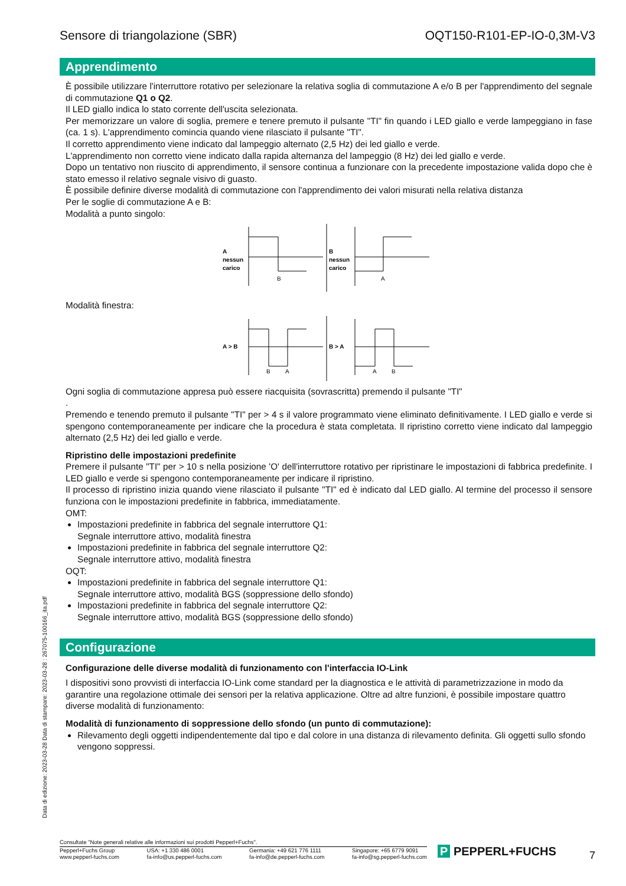Data di edizione: 2023-03-28 Data di stampare: 2023-03-28 : 267075-100166_ita.pdf
Sensore di triangolazione (SBR) OQT150-R101-EP-IO-0,3M-V3
Apprendimento
È possibile utilizzare l'interruttore rotativo per selezionare la relativa soglia di commutazione A e/o B per l'apprendimento del segnale di commutazione Q1 o Q2.
Il LED giallo indica lo stato corrente dell'uscita selezionata.
Per memorizzare un valore di soglia, premere e tenere premuto il pulsante "TI" fin quando i LED giallo e verde lampeggiano in fase (ca. 1 s). L'apprendimento comincia quando viene rilasciato il pulsante "TI".
Il corretto apprendimento viene indicato dal lampeggio alternato (2,5 Hz) dei led giallo e verde.
L'apprendimento non corretto viene indicato dalla rapida alternanza del lampeggio (8 Hz) dei led giallo e verde.
Dopo un tentativo non riuscito di apprendimento, il sensore continua a funzionare con la precedente impostazione valida dopo che è stato emesso il relativo segnale visivo di guasto.
È possibile definire diverse modalità di commutazione con l'apprendimento dei valori misurati nella relativa distanza
Per le soglie di commutazione A e B:
Modalità a punto singolo:
A
nessun
carico
B
B
nessun
carico
A
Modalità finestra:
A > B
B
A
B > A
A
B
Ogni soglia di commutazione appresa può essere riacquisita (sovrascritta) premendo il pulsante "TI"
.
Premendo e tenendo premuto il pulsante "TI" per > 4 s il valore programmato viene eliminato definitivamente. I LED giallo e verde si spengono contemporaneamente per indicare che la procedura è stata completata. Il ripristino corretto viene indicato dal lampeggio alternato (2,5 Hz) dei led giallo e verde.
Ripristino delle impostazioni predefinite
Premere il pulsante "TI" per > 10 s nella posizione 'O' dell'interruttore rotativo per ripristinare le impostazioni di fabbrica predefinite. I LED giallo e verde si spengono contemporaneamente per indicare il ripristino.
Il processo di ripristino inizia quando viene rilasciato il pulsante "TI" ed è indicato dal LED giallo. Al termine del processo il sensore funziona con le impostazioni predefinite in fabbrica, immediatamente.
OMT:
Impostazioni predefinite in fabbrica del segnale interruttore Q1:
Segnale interruttore attivo, modalità finestra
Impostazioni predefinite in fabbrica del segnale interruttore Q2:
Segnale interruttore attivo, modalità finestra
OQT:
Impostazioni predefinite in fabbrica del segnale interruttore Q1:
Segnale interruttore attivo, modalità BGS (soppressione dello sfondo)
Impostazioni predefinite in fabbrica del segnale interruttore Q2:
Segnale interruttore attivo, modalità BGS (soppressione dello sfondo)
Configurazione
Configurazione delle diverse modalità di funzionamento con l'interfaccia IO-Link
I dispositivi sono provvisti di interfaccia IO-Link come standard per la diagnostica e le attività di parametrizzazione in modo da garantire una regolazione ottimale dei sensori per la relativa applicazione. Oltre ad altre funzioni, è possibile impostare quattro diverse modalità di funzionamento:
Modalità di funzionamento di soppressione dello sfondo (un punto di commutazione):
Rilevamento degli oggetti indipendentemente dal tipo e dal colore in una distanza di rilevamento definita. Gli oggetti sullo sfondo vengono soppressi.
Consultate "Note generali relative alle informazioni sui prodotti Pepperl+Fuchs".
Pepperl+Fuchs Group
www.pepperl-fuchs.com USA: +1 330 486 0001
fa-info@us.pepperl-fuchs.com Germania: +49 621 776 1111
fa-info@de.pepperl-fuchs.com Singapore: +65 6779 9091
fa-info@sg.pepperl-fuchs.com
P PEPPERL+FUCHS 7